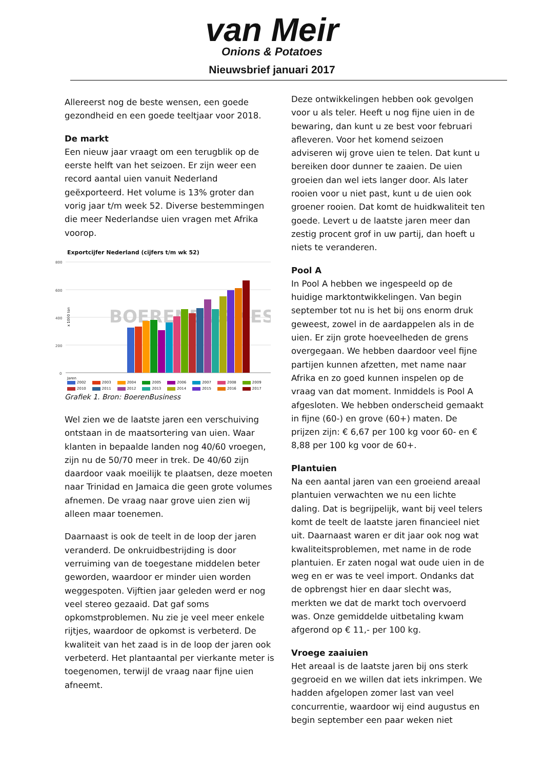van Meir
Onions & Potatoes
Nieuwsbrief januari 2017
Allereerst nog de beste wensen, een goede gezondheid en een goede teeltjaar voor 2018.
De markt
Een nieuw jaar vraagt om een terugblik op de eerste helft van het seizoen. Er zijn weer een record aantal uien vanuit Nederland geëxporteerd. Het volume is 13% groter dan vorig jaar t/m week 52. Diverse bestemmingen die meer Nederlandse uien vragen met Afrika voorop.
Exportcijfer Nederland (cijfers t/m wk 52)
800
600
400
200
0
x 1000 ton
BOERENBUSINESS
Jaren
2002 2003 2004 2005 2006 2007 2008 2009 2010 2011 2012 2013 2014 2015 2016 2017
Grafiek 1. Bron: BoerenBusiness
Wel zien we de laatste jaren een verschuiving ontstaan in de maatsortering van uien. Waar klanten in bepaalde landen nog 40/60 vroegen, zijn nu de 50/70 meer in trek. De 40/60 zijn daardoor vaak moeilijk te plaatsen, deze moeten naar Trinidad en Jamaica die geen grote volumes afnemen. De vraag naar grove uien zien wij alleen maar toenemen.
Daarnaast is ook de teelt in de loop der jaren veranderd. De onkruidbestrijding is door verruiming van de toegestane middelen beter geworden, waardoor er minder uien worden weggespoten. Vijftien jaar geleden werd er nog veel stereo gezaaid. Dat gaf soms opkomstproblemen. Nu zie je veel meer enkele rijtjes, waardoor de opkomst is verbeterd. De kwaliteit van het zaad is in de loop der jaren ook verbeterd. Het plantaantal per vierkante meter is toegenomen, terwijl de vraag naar fijne uien afneemt.
Deze ontwikkelingen hebben ook gevolgen voor u als teler. Heeft u nog fijne uien in de bewaring, dan kunt u ze best voor februari afleveren. Voor het komend seizoen adviseren wij grove uien te telen. Dat kunt u bereiken door dunner te zaaien. De uien groeien dan wel iets langer door. Als later rooien voor u niet past, kunt u de uien ook groener rooien. Dat komt de huidkwaliteit ten goede. Levert u de laatste jaren meer dan zestig procent grof in uw partij, dan hoeft u niets te veranderen.
Pool A
In Pool A hebben we ingespeeld op de huidige marktontwikkelingen. Van begin september tot nu is het bij ons enorm druk geweest, zowel in de aardappelen als in de uien. Er zijn grote hoeveelheden de grens overgegaan. We hebben daardoor veel fijne partijen kunnen afzetten, met name naar Afrika en zo goed kunnen inspelen op de vraag van dat moment. Inmiddels is Pool A afgesloten. We hebben onderscheid gemaakt in fijne (60-) en grove (60+) maten. De prijzen zijn: € 6,67 per 100 kg voor 60- en € 8,88 per 100 kg voor de 60+.
Plantuien
Na een aantal jaren van een groeiend areaal plantuien verwachten we nu een lichte daling. Dat is begrijpelijk, want bij veel telers komt de teelt de laatste jaren financieel niet uit. Daarnaast waren er dit jaar ook nog wat kwaliteitsproblemen, met name in de rode plantuien. Er zaten nogal wat oude uien in de weg en er was te veel import. Ondanks dat de opbrengst hier en daar slecht was, merkten we dat de markt toch overvoerd was. Onze gemiddelde uitbetaling kwam afgerond op € 11,- per 100 kg.
Vroege zaaiuien
Het areaal is de laatste jaren bij ons sterk gegroeid en we willen dat iets inkrimpen. We hadden afgelopen zomer last van veel concurrentie, waardoor wij eind augustus en begin september een paar weken niet